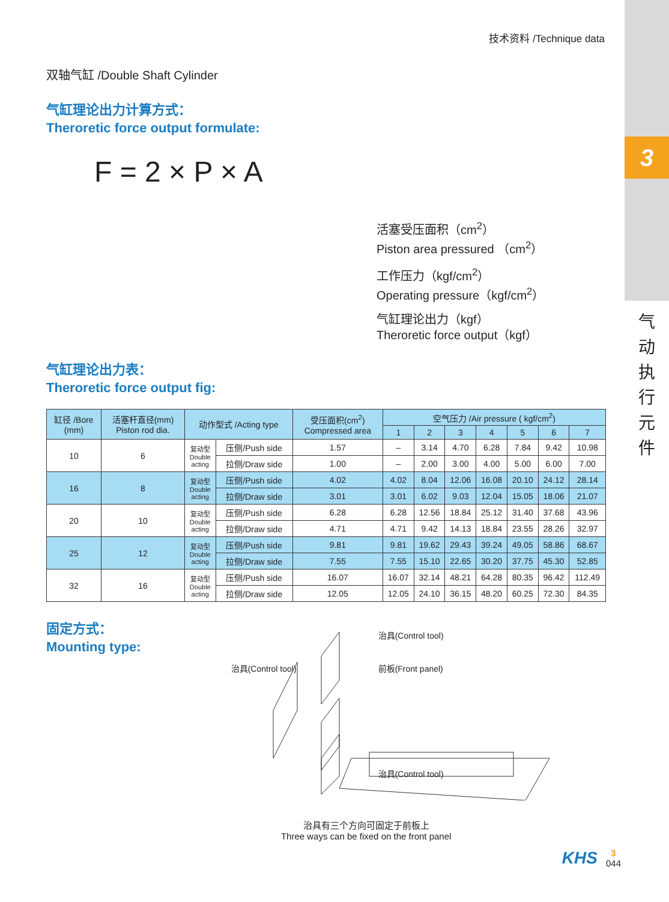3
气
动
执
行
元
件
技术资料 /Technique data
双轴气缸 /Double Shaft Cylinder
气缸理论出力计算方式：
Theroretic force output formulate:
F = 2 × P × A
活塞受压面积（cm<sup>2</sup>）
Piston area pressured （cm<sup>2</sup>）
工作压力（kgf/cm<sup>2</sup>）
Operating pressure（kgf/cm<sup>2</sup>）
气缸理论出力（kgf）
Theroretic force output（kgf）
气缸理论出力表：
Theroretic force output fig:
| 缸径 /Bore (mm) | 活塞杆直径(mm) Piston rod dia. | 动作型式 /Acting type | | 受压面积(cm<sup>2</sup>) Compressed area | 空气压力 /Air pressure ( kgf/cm<sup>2</sup>) | | | | | | |
| --- | --- | --- | --- | --- | --- | --- | --- | --- | --- | --- | --- |
| | | | | | 1 | 2 | 3 | 4 | 5 | 6 | 7 |
| 10 | 6 | 复动型 Double acting | 压侧/Push side | 1.57 | – | 3.14 | 4.70 | 6.28 | 7.84 | 9.42 | 10.98 |
| | | | 拉侧/Draw side | 1.00 | – | 2.00 | 3.00 | 4.00 | 5.00 | 6.00 | 7.00 |
| 16 | 8 | 复动型 Double acting | 压侧/Push side | 4.02 | 4.02 | 8.04 | 12.06 | 16.08 | 20.10 | 24.12 | 28.14 |
| | | | 拉侧/Draw side | 3.01 | 3.01 | 6.02 | 9.03 | 12.04 | 15.05 | 18.06 | 21.07 |
| 20 | 10 | 复动型 Double acting | 压侧/Push side | 6.28 | 6.28 | 12.56 | 18.84 | 25.12 | 31.40 | 37.68 | 43.96 |
| | | | 拉侧/Draw side | 4.71 | 4.71 | 9.42 | 14.13 | 18.84 | 23.55 | 28.26 | 32.97 |
| 25 | 12 | 复动型 Double acting | 压侧/Push side | 9.81 | 9.81 | 19.62 | 29.43 | 39.24 | 49.05 | 58.86 | 68.67 |
| | | | 拉侧/Draw side | 7.55 | 7.55 | 15.10 | 22.65 | 30.20 | 37.75 | 45.30 | 52.85 |
| 32 | 16 | 复动型 Double acting | 压侧/Push side | 16.07 | 16.07 | 32.14 | 48.21 | 64.28 | 80.35 | 96.42 | 112.49 |
| | | | 拉侧/Draw side | 12.05 | 12.05 | 24.10 | 36.15 | 48.20 | 60.25 | 72.30 | 84.35 |
固定方式：
Mounting type:
治具(Control tool)
治具(Control tool)
前板(Front panel)
治具(Control tool)
治具有三个方向可固定于前板上
Three ways can be fixed on the front panel
KHS 3
044